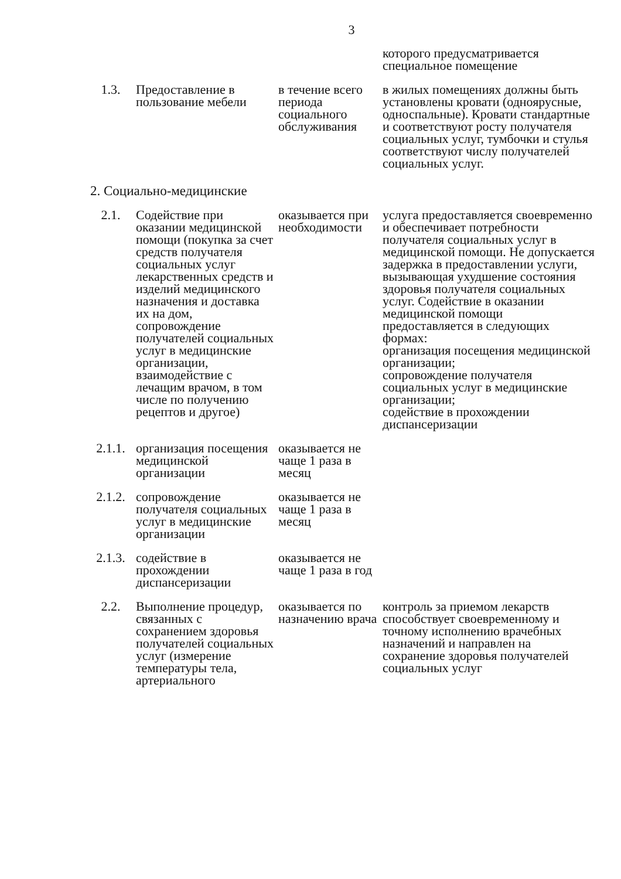3
| | | | которого предусматривается специальное помещение |
| 1.3. | Предоставление в пользование мебели | в течение всего периода социального обслуживания | в жилых помещениях должны быть установлены кровати (одноярусные, односпальные). Кровати стандартные и соответствуют росту получателя социальных услуг, тумбочки и стулья соответствуют числу получателей социальных услуг. |
| 2. Социально-медицинские | | | |
| 2.1. | Содействие при оказании медицинской помощи (покупка за счет средств получателя социальных услуг лекарственных средств и изделий медицинского назначения и доставка их на дом, сопровождение получателей социальных услуг в медицинские организации, взаимодействие с лечащим врачом, в том числе по получению рецептов и другое) | оказывается при необходимости | услуга предоставляется своевременно и обеспечивает потребности получателя социальных услуг в медицинской помощи. Не допускается задержка в предоставлении услуги, вызывающая ухудшение состояния здоровья получателя социальных услуг. Содействие в оказании медицинской помощи предоставляется в следующих формах: организация посещения медицинской организации; сопровождение получателя социальных услуг в медицинские организации; содействие в прохождении диспансеризации |
| 2.1.1. | организация посещения медицинской организации | оказывается не чаще 1 раза в месяц | |
| 2.1.2. | сопровождение получателя социальных услуг в медицинские организации | оказывается не чаще 1 раза в месяц | |
| 2.1.3. | содействие в прохождении диспансеризации | оказывается не чаще 1 раза в год | |
| 2.2. | Выполнение процедур, связанных с сохранением здоровья получателей социальных услуг (измерение температуры тела, артериального | оказывается по назначению врача | контроль за приемом лекарств способствует своевременному и точному исполнению врачебных назначений и направлен на сохранение здоровья получателей социальных услуг |